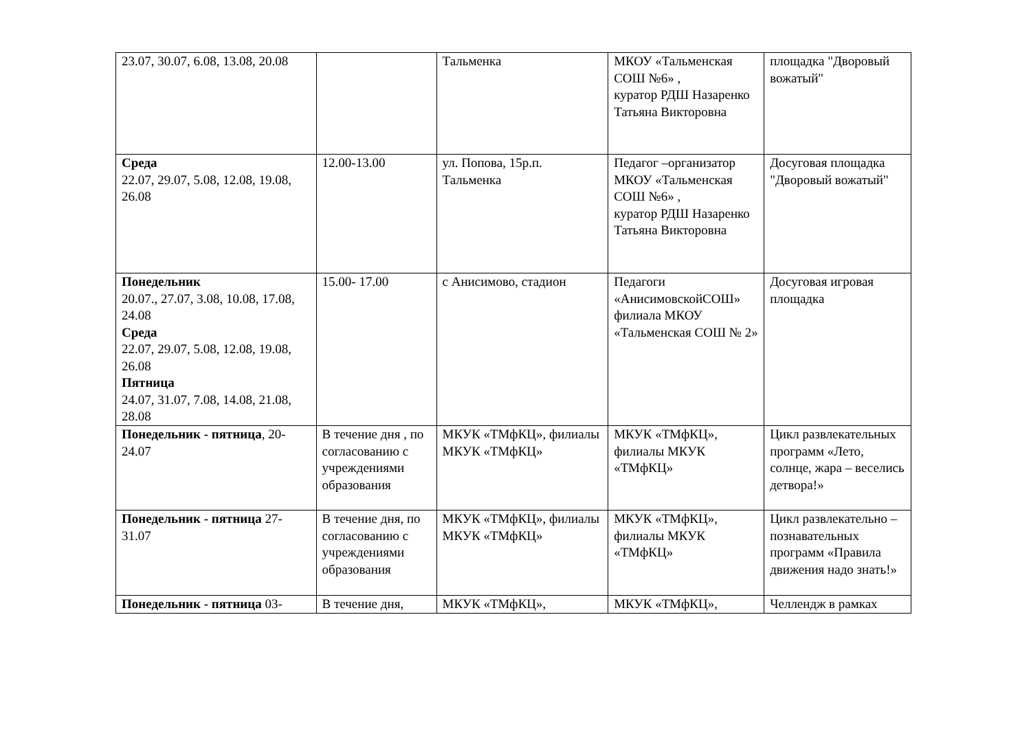| 23.07, 30.07, 6.08, 13.08, 20.08 | | Тальменка | МКОУ «Тальменская СОШ №6» , куратор РДШ Назаренко Татьяна Викторовна | площадка "Дворовый вожатый" |
| Среда 22.07, 29.07, 5.08, 12.08, 19.08, 26.08 | 12.00-13.00 | ул. Попова, 15р.п. Тальменка | Педагог –организатор МКОУ «Тальменская СОШ №6» , куратор РДШ Назаренко Татьяна Викторовна | Досуговая площадка "Дворовый вожатый" |
| Понедельник 20.07., 27.07, 3.08, 10.08, 17.08, 24.08 Среда 22.07, 29.07, 5.08, 12.08, 19.08, 26.08 Пятница 24.07, 31.07, 7.08, 14.08, 21.08, 28.08 | 15.00- 17.00 | с Анисимово, стадион | Педагоги «АнисимовскойСОШ» филиала МКОУ «Тальменская СОШ № 2» | Досуговая игровая площадка |
| Понедельник - пятница , 20-24.07 | В течение дня , по согласованию с учреждениями образования | МКУК «ТМфКЦ», филиалы МКУК «ТМфКЦ» | МКУК «ТМфКЦ», филиалы МКУК «ТМфКЦ» | Цикл развлекательных программ «Лето, солнце, жара – веселись детвора!» |
| Понедельник - пятница 27-31.07 | В течение дня, по согласованию с учреждениями образования | МКУК «ТМфКЦ», филиалы МКУК «ТМфКЦ» | МКУК «ТМфКЦ», филиалы МКУК «ТМфКЦ» | Цикл развлекательно – познавательных программ «Правила движения надо знать!» |
| Понедельник - пятница 03- | В течение дня, | МКУК «ТМфКЦ», | МКУК «ТМфКЦ», | Челлендж в рамках |